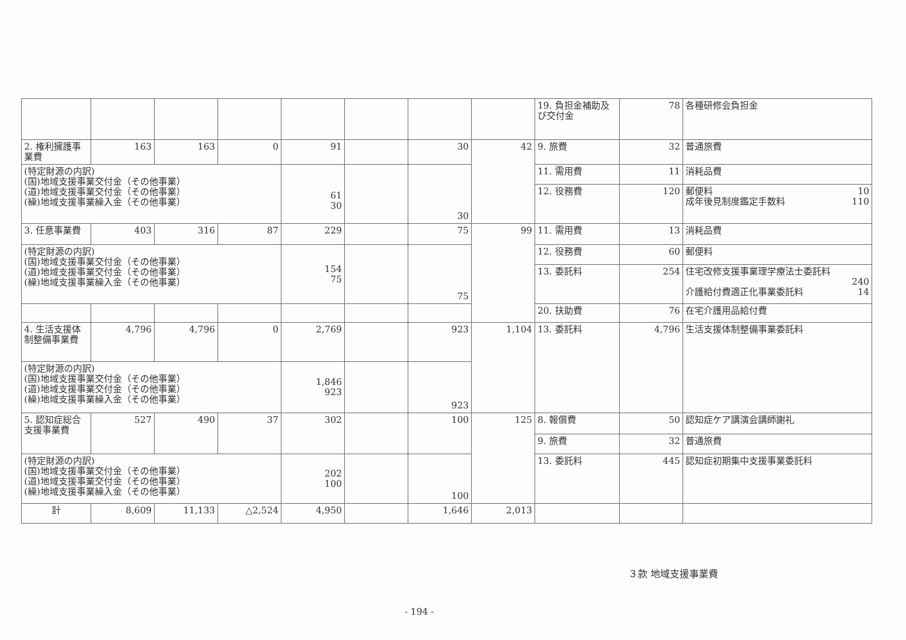| | | | | | | | | 19. 負担金補助及び交付金 | 78 | 各種研修会負担金 |
| 2. 権利擁護事業費 | 163 | 163 | 0 | 91 | | 30 | 42 | 9. 旅費 | 32 | 普通旅費 |
| (特定財源の内訳) (国)地域支援事業交付金（その他事業） (道)地域支援事業交付金（その他事業） (繰)地域支援事業繰入金（その他事業） | | | | 61 30 | | 30 | | 11. 需用費 | 11 | 消耗品費 |
| | | | | | | | | 12. 役務費 | 120 | 郵便料 10 成年後見制度鑑定手数料 110 |
| 3. 任意事業費 | 403 | 316 | 87 | 229 | | 75 | 99 | 11. 需用費 | 13 | 消耗品費 |
| (特定財源の内訳) (国)地域支援事業交付金（その他事業） (道)地域支援事業交付金（その他事業） (繰)地域支援事業繰入金（その他事業） | | | | 154 75 | | 75 | | 12. 役務費 | 60 | 郵便料 |
| | | | | | | | | 13. 委託料 | 254 | 住宅改修支援事業理学療法士委託料 240 介護給付費適正化事業委託料 14 |
| | | | | | | | | 20. 扶助費 | 76 | 在宅介護用品給付費 |
| 4. 生活支援体制整備事業費 | 4,796 | 4,796 | 0 | 2,769 | | 923 | 1,104 | 13. 委託料 | 4,796 | 生活支援体制整備事業委託料 |
| (特定財源の内訳) (国)地域支援事業交付金（その他事業） (道)地域支援事業交付金（その他事業） (繰)地域支援事業繰入金（その他事業） | | | | 1,846 923 | | 923 | | | | |
| 5. 認知症総合支援事業費 | 527 | 490 | 37 | 302 | | 100 | 125 | 8. 報償費 | 50 | 認知症ケア講演会講師謝礼 |
| | | | | | | | | 9. 旅費 | 32 | 普通旅費 |
| (特定財源の内訳) (国)地域支援事業交付金（その他事業） (道)地域支援事業交付金（その他事業） (繰)地域支援事業繰入金（その他事業） | | | | 202 100 | | 100 | | 13. 委託料 | 445 | 認知症初期集中支援事業委託料 |
| 計 | 8,609 | 11,133 | △2,524 | 4,950 | | 1,646 | 2,013 | | | |
３款 地域支援事業費
- 194 -